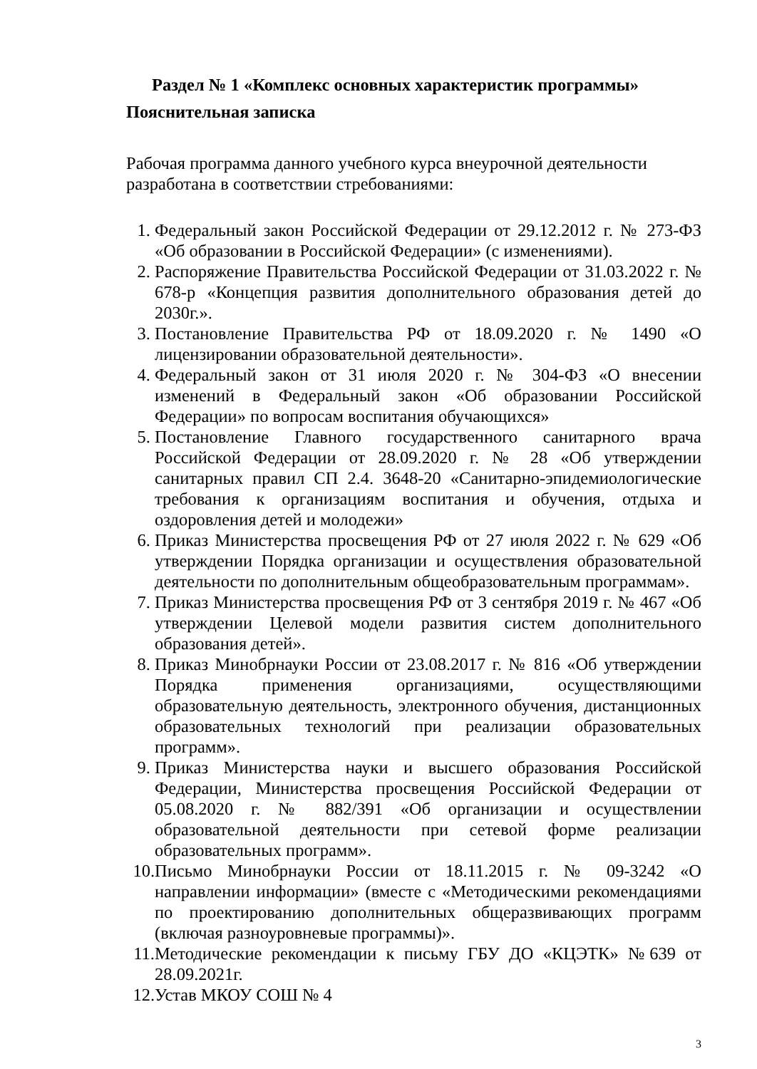Раздел № 1 «Комплекс основных характеристик программы»
Пояснительная записка
Рабочая программа данного учебного курса внеурочной деятельности разработана в соответствии стребованиями:
1. Федеральный закон Российской Федерации от 29.12.2012 г. № 273-ФЗ «Об образовании в Российской Федерации» (с изменениями).
2. Распоряжение Правительства Российской Федерации от 31.03.2022 г. № 678-р «Концепция развития дополнительного образования детей до 2030г.».
3. Постановление Правительства РФ от 18.09.2020 г. № 1490 «О лицензировании образовательной деятельности».
4. Федеральный закон от 31 июля 2020 г. № 304-ФЗ «О внесении изменений в Федеральный закон «Об образовании Российской Федерации» по вопросам воспитания обучающихся»
5. Постановление Главного государственного санитарного врача Российской Федерации от 28.09.2020 г. № 28 «Об утверждении санитарных правил СП 2.4. 3648-20 «Санитарно-эпидемиологические требования к организациям воспитания и обучения, отдыха и оздоровления детей и молодежи»
6. Приказ Министерства просвещения РФ от 27 июля 2022 г. № 629 «Об утверждении Порядка организации и осуществления образовательной деятельности по дополнительным общеобразовательным программам».
7. Приказ Министерства просвещения РФ от 3 сентября 2019 г. № 467 «Об утверждении Целевой модели развития систем дополнительного образования детей».
8. Приказ Минобрнауки России от 23.08.2017 г. № 816 «Об утверждении Порядка применения организациями, осуществляющими образовательную деятельность, электронного обучения, дистанционных образовательных технологий при реализации образовательных программ».
9. Приказ Министерства науки и высшего образования Российской Федерации, Министерства просвещения Российской Федерации от 05.08.2020 г. № 882/391 «Об организации и осуществлении образовательной деятельности при сетевой форме реализации образовательных программ».
10.
Письмо Минобрнауки России от 18.11.2015 г. № 09-3242 «О направлении информации» (вместе с «Методическими рекомендациями по проектированию дополнительных общеразвивающих программ (включая разноуровневые программы)».
11.
Методические рекомендации к письму ГБУ ДО «КЦЭТК» №639 от 28.09.2021г.
12.
Устав МКОУ СОШ № 4
3